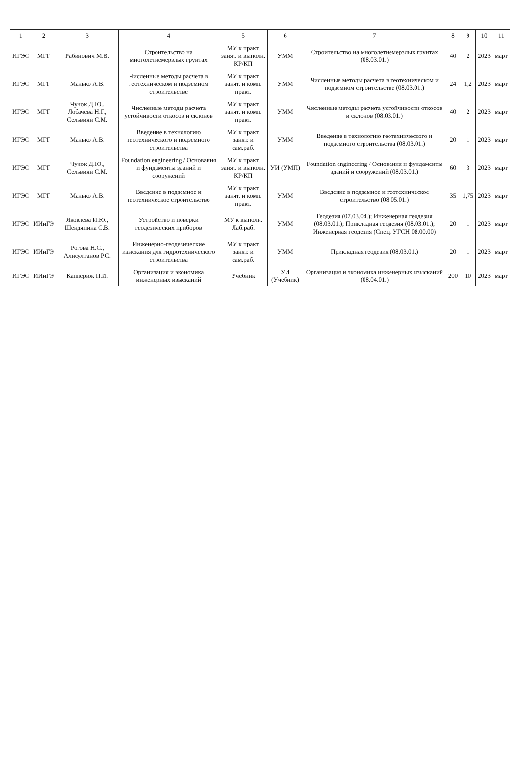| 1 | 2 | 3 | 4 | 5 | 6 | 7 | 8 | 9 | 10 | 11 |
| --- | --- | --- | --- | --- | --- | --- | --- | --- | --- | --- |
| ИГЭС | МГГ | Рабинович М.В. | Строительство на многолетнемерзлых грунтах | МУ к практ. занят. и выполн. КР/КП | УММ | Строительство на многолетнемерзлых грунтах (08.03.01.) | 40 | 2 | 2023 | март |
| ИГЭС | МГГ | Манько А.В. | Численные методы расчета в геотехническом и подземном строительстве | МУ к практ. занят. и комп. практ. | УММ | Численные методы расчета в геотехническом и подземном строительстве (08.03.01.) | 24 | 1,2 | 2023 | март |
| ИГЭС | МГГ | Чунок Д.Ю., Лобачева Н.Г., Сельвиян С.М. | Численные методы расчета устойчивости откосов и склонов | МУ к практ. занят. и комп. практ. | УММ | Численные методы расчета устойчивости откосов и склонов (08.03.01.) | 40 | 2 | 2023 | март |
| ИГЭС | МГГ | Манько А.В. | Введение в технологию геотехнического и подземного строительства | МУ к практ. занят. и сам.раб. | УММ | Введение в технологию геотехнического и подземного строительства (08.03.01.) | 20 | 1 | 2023 | март |
| ИГЭС | МГГ | Чунок Д.Ю., Сельвиян С.М. | Foundation engineering / Основания и фундаменты зданий и сооружений | МУ к практ. занят. и выполн. КР/КП | УИ (УМП) | Foundation engineering / Основания и фундаменты зданий и сооружений (08.03.01.) | 60 | 3 | 2023 | март |
| ИГЭС | МГГ | Манько А.В. | Введение в подземное и геотехническое строительство | МУ к практ. занят. и комп. практ. | УММ | Введение в подземное и геотехническое строительство (08.05.01.) | 35 | 1,75 | 2023 | март |
| ИГЭС | ИИиГЭ | Яковлева И.Ю., Шендяпина С.В. | Устройство и поверки геодезических приборов | МУ к выполн. Лаб.раб. | УММ | Геодезия (07.03.04.); Инженерная геодезия (08.03.01.); Прикладная геодезия (08.03.01.); Инженерная геодезия (Спец. УГСН 08.00.00) | 20 | 1 | 2023 | март |
| ИГЭС | ИИиГЭ | Рогова Н.С., Алисултанов Р.С. | Инженерно-геодезические изыскания для гидротехнического строительства | МУ к практ. занят. и сам.раб. | УММ | Прикладная геодезия (08.03.01.) | 20 | 1 | 2023 | март |
| ИГЭС | ИИиГЭ | Каппeрюк П.И. | Организация и экономика инженерных изысканий | Учебник | УИ (Учебник) | Организация и экономика инженерных изысканий (08.04.01.) | 200 | 10 | 2023 | март |